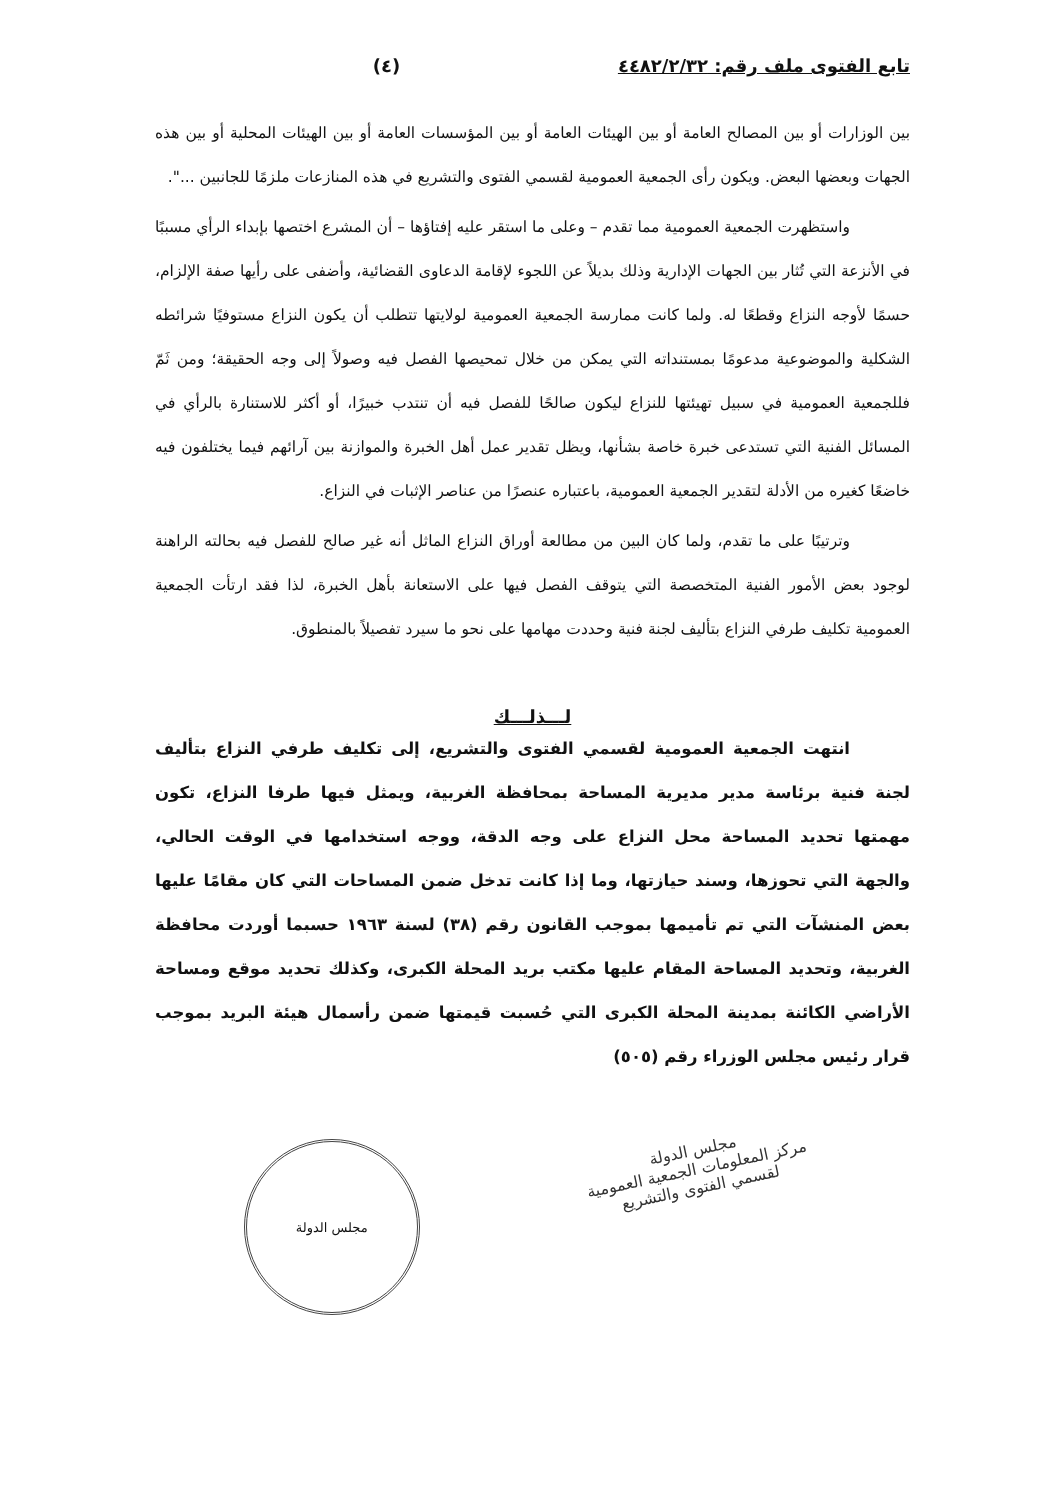تابع الفتوى ملف رقم: ٤٤٨٢/٢/٣٢ (٤)
بين الوزارات أو بين المصالح العامة أو بين الهيئات العامة أو بين المؤسسات العامة أو بين الهيئات المحلية أو بين هذه الجهات وبعضها البعض. ويكون رأى الجمعية العمومية لقسمي الفتوى والتشريع في هذه المنازعات ملزمًا للجانبين ...".
واستظهرت الجمعية العمومية مما تقدم – وعلى ما استقر عليه إفتاؤها – أن المشرع اختصها بإبداء الرأي مسببًا في الأنزعة التي تُثار بين الجهات الإدارية وذلك بديلاً عن اللجوء لإقامة الدعاوى القضائية، وأضفى على رأيها صفة الإلزام، حسمًا لأوجه النزاع وقطعًا له. ولما كانت ممارسة الجمعية العمومية لولايتها تتطلب أن يكون النزاع مستوفيًا شرائطه الشكلية والموضوعية مدعومًا بمستنداته التي يمكن من خلال تمحيصها الفصل فيه وصولاً إلى وجه الحقيقة؛ ومن ثَمّ فللجمعية العمومية في سبيل تهيئتها للنزاع ليكون صالحًا للفصل فيه أن تنتدب خبيرًا، أو أكثر للاستنارة بالرأي في المسائل الفنية التي تستدعى خبرة خاصة بشأنها، ويظل تقدير عمل أهل الخبرة والموازنة بين آرائهم فيما يختلفون فيه خاضعًا كغيره من الأدلة لتقدير الجمعية العمومية، باعتباره عنصرًا من عناصر الإثبات في النزاع.
وترتيبًا على ما تقدم، ولما كان البين من مطالعة أوراق النزاع الماثل أنه غير صالح للفصل فيه بحالته الراهنة لوجود بعض الأمور الفنية المتخصصة التي يتوقف الفصل فيها على الاستعانة بأهل الخبرة، لذا فقد ارتأت الجمعية العمومية تكليف طرفي النزاع بتأليف لجنة فنية وحددت مهامها على نحو ما سيرد تفصيلاً بالمنطوق.
لـــذلـــك
انتهت الجمعية العمومية لقسمي الفتوى والتشريع، إلى تكليف طرفي النزاع بتأليف لجنة فنية برئاسة مدير مديرية المساحة بمحافظة الغربية، ويمثل فيها طرفا النزاع، تكون مهمتها تحديد المساحة محل النزاع على وجه الدقة، ووجه استخدامها في الوقت الحالي، والجهة التي تحوزها، وسند حيازتها، وما إذا كانت تدخل ضمن المساحات التي كان مقامًا عليها بعض المنشآت التي تم تأميمها بموجب القانون رقم (٣٨) لسنة ١٩٦٣ حسبما أوردت محافظة الغربية، وتحديد المساحة المقام عليها مكتب بريد المحلة الكبرى، وكذلك تحديد موقع ومساحة الأراضي الكائنة بمدينة المحلة الكبرى التي حُسبت قيمتها ضمن رأسمال هيئة البريد بموجب قرار رئيس مجلس الوزراء رقم (٥٠٥)
مجلس الدولة
مجلس الدولة
مركز المعلومات الجمعية العمومية
لقسمي الفتوى والتشريع